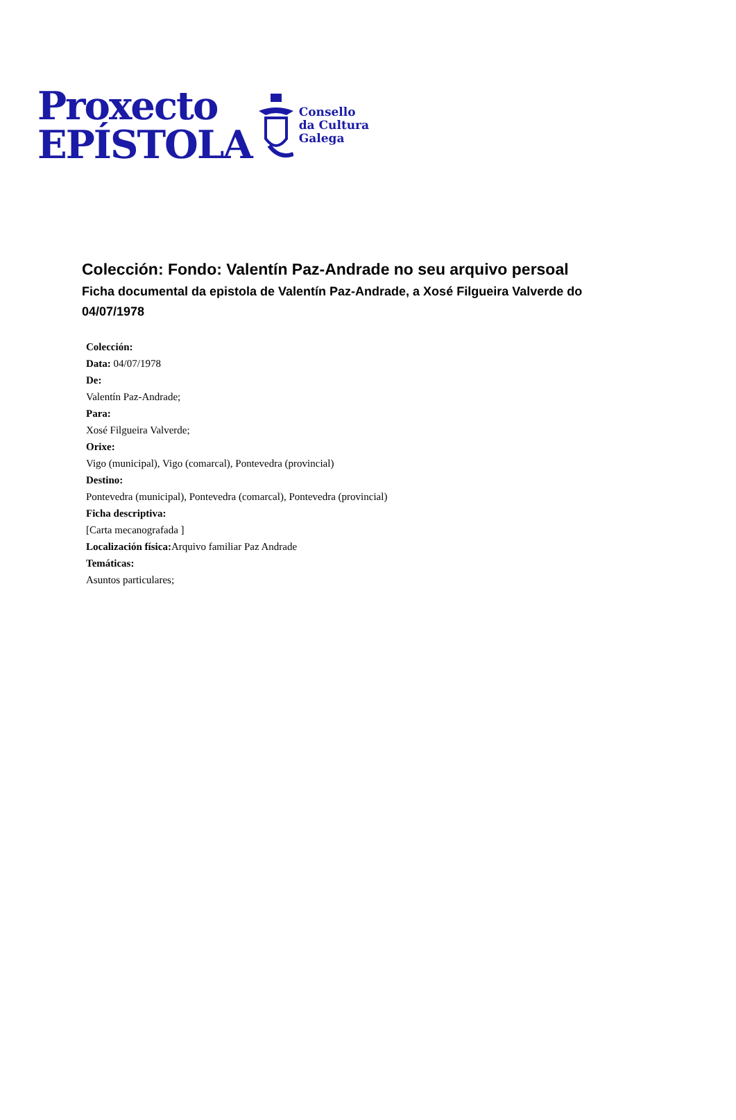Proxecto
EPÍSTOLA
Consello
da Cultura
Galega
Colección: Fondo: Valentín Paz-Andrade no seu arquivo persoal
Ficha documental da epistola de Valentín Paz-Andrade, a Xosé Filgueira Valverde do 04/07/1978
Colección:
Data: 04/07/1978
De:
Valentín Paz-Andrade;
Para:
Xosé Filgueira Valverde;
Orixe:
Vigo (municipal), Vigo (comarcal), Pontevedra (provincial)
Destino:
Pontevedra (municipal), Pontevedra (comarcal), Pontevedra (provincial)
Ficha descriptiva:
[Carta mecanografada ]
Localización física: Arquivo familiar Paz Andrade
Temáticas:
Asuntos particulares;